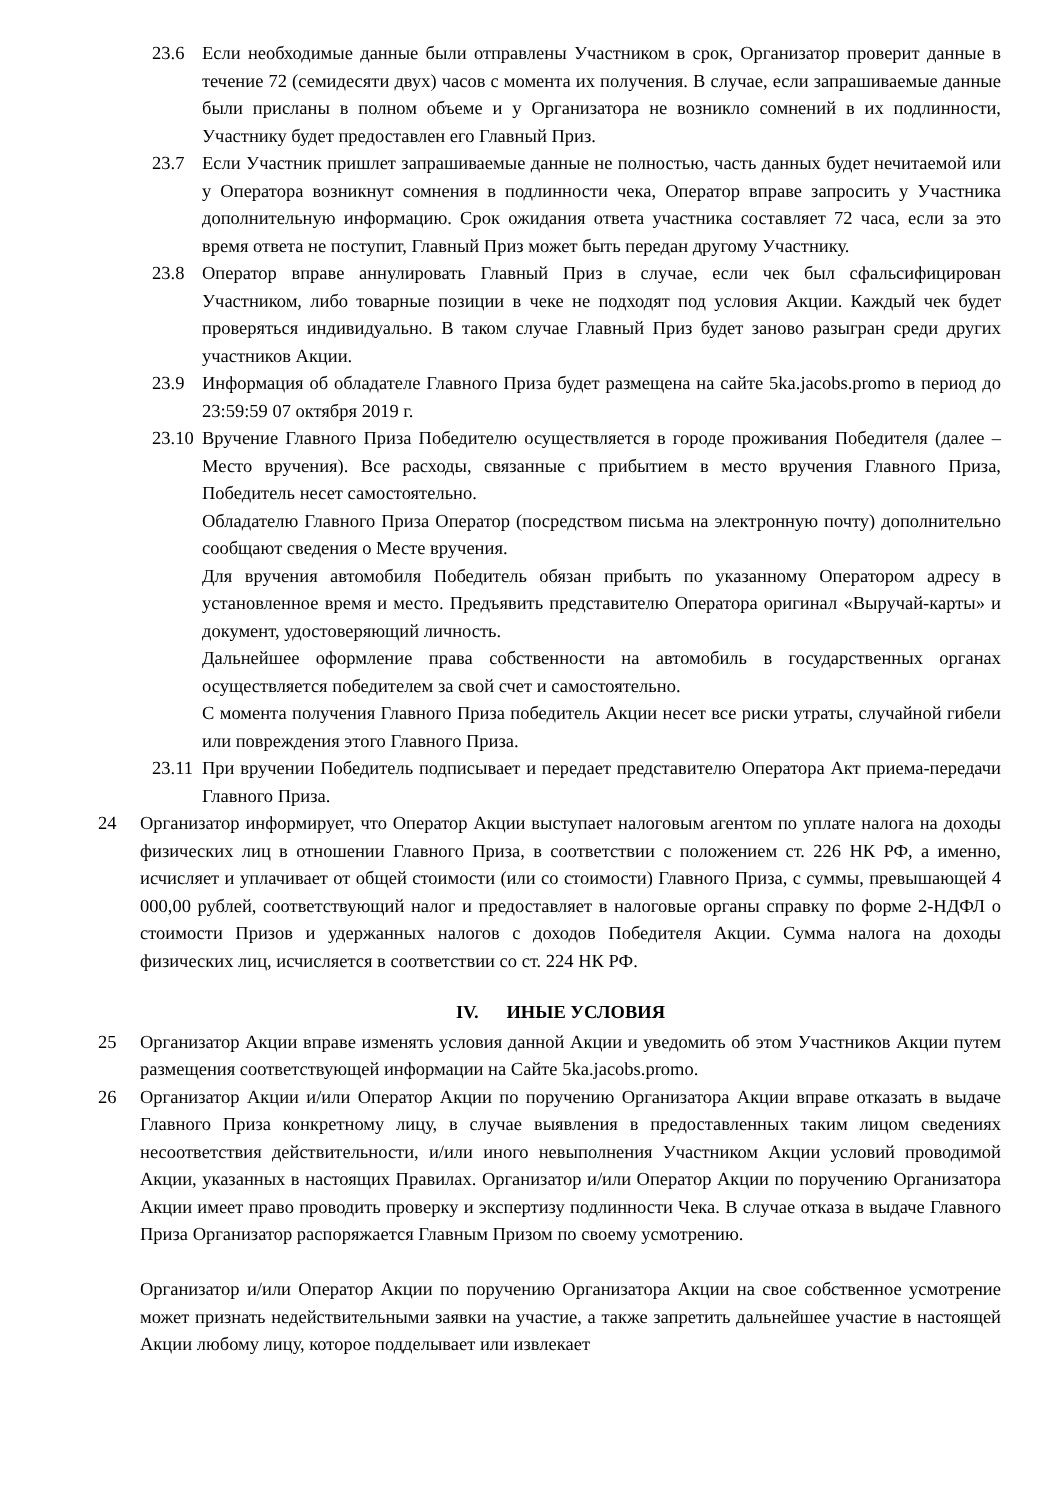23.6 Если необходимые данные были отправлены Участником в срок, Организатор проверит данные в течение 72 (семидесяти двух) часов с момента их получения. В случае, если запрашиваемые данные были присланы в полном объеме и у Организатора не возникло сомнений в их подлинности, Участнику будет предоставлен его Главный Приз.
23.7 Если Участник пришлет запрашиваемые данные не полностью, часть данных будет нечитаемой или у Оператора возникнут сомнения в подлинности чека, Оператор вправе запросить у Участника дополнительную информацию. Срок ожидания ответа участника составляет 72 часа, если за это время ответа не поступит, Главный Приз может быть передан другому Участнику.
23.8 Оператор вправе аннулировать Главный Приз в случае, если чек был сфальсифицирован Участником, либо товарные позиции в чеке не подходят под условия Акции. Каждый чек будет проверяться индивидуально. В таком случае Главный Приз будет заново разыгран среди других участников Акции.
23.9 Информация об обладателе Главного Приза будет размещена на сайте 5ka.jacobs.promo в период до 23:59:59 07 октября 2019 г.
23.10
Вручение Главного Приза Победителю осуществляется в городе проживания Победителя (далее – Место вручения). Все расходы, связанные с прибытием в место вручения Главного Приза, Победитель несет самостоятельно.
Обладателю Главного Приза Оператор (посредством письма на электронную почту) дополнительно сообщают сведения о Месте вручения.
Для вручения автомобиля Победитель обязан прибыть по указанному Оператором адресу в установленное время и место. Предъявить представителю Оператора оригинал «Выручай-карты» и документ, удостоверяющий личность.
Дальнейшее оформление права собственности на автомобиль в государственных органах осуществляется победителем за свой счет и самостоятельно.
С момента получения Главного Приза победитель Акции несет все риски утраты, случайной гибели или повреждения этого Главного Приза.
23.11
При вручении Победитель подписывает и передает представителю Оператора Акт приема-передачи Главного Приза.
24 Организатор информирует, что Оператор Акции выступает налоговым агентом по уплате налога на доходы физических лиц в отношении Главного Приза, в соответствии с положением ст. 226 НК РФ, а именно, исчисляет и уплачивает от общей стоимости (или со стоимости) Главного Приза, с суммы, превышающей 4 000,00 рублей, соответствующий налог и предоставляет в налоговые органы справку по форме 2-НДФЛ о стоимости Призов и удержанных налогов с доходов Победителя Акции. Сумма налога на доходы физических лиц, исчисляется в соответствии со ст. 224 НК РФ.
IV. ИНЫЕ УСЛОВИЯ
25 Организатор Акции вправе изменять условия данной Акции и уведомить об этом Участников Акции путем размещения соответствующей информации на Сайте 5ka.jacobs.promo.
26 Организатор Акции и/или Оператор Акции по поручению Организатора Акции вправе отказать в выдаче Главного Приза конкретному лицу, в случае выявления в предоставленных таким лицом сведениях несоответствия действительности, и/или иного невыполнения Участником Акции условий проводимой Акции, указанных в настоящих Правилах. Организатор и/или Оператор Акции по поручению Организатора Акции имеет право проводить проверку и экспертизу подлинности Чека. В случае отказа в выдаче Главного Приза Организатор распоряжается Главным Призом по своему усмотрению.
Организатор и/или Оператор Акции по поручению Организатора Акции на свое собственное усмотрение может признать недействительными заявки на участие, а также запретить дальнейшее участие в настоящей Акции любому лицу, которое подделывает или извлекает